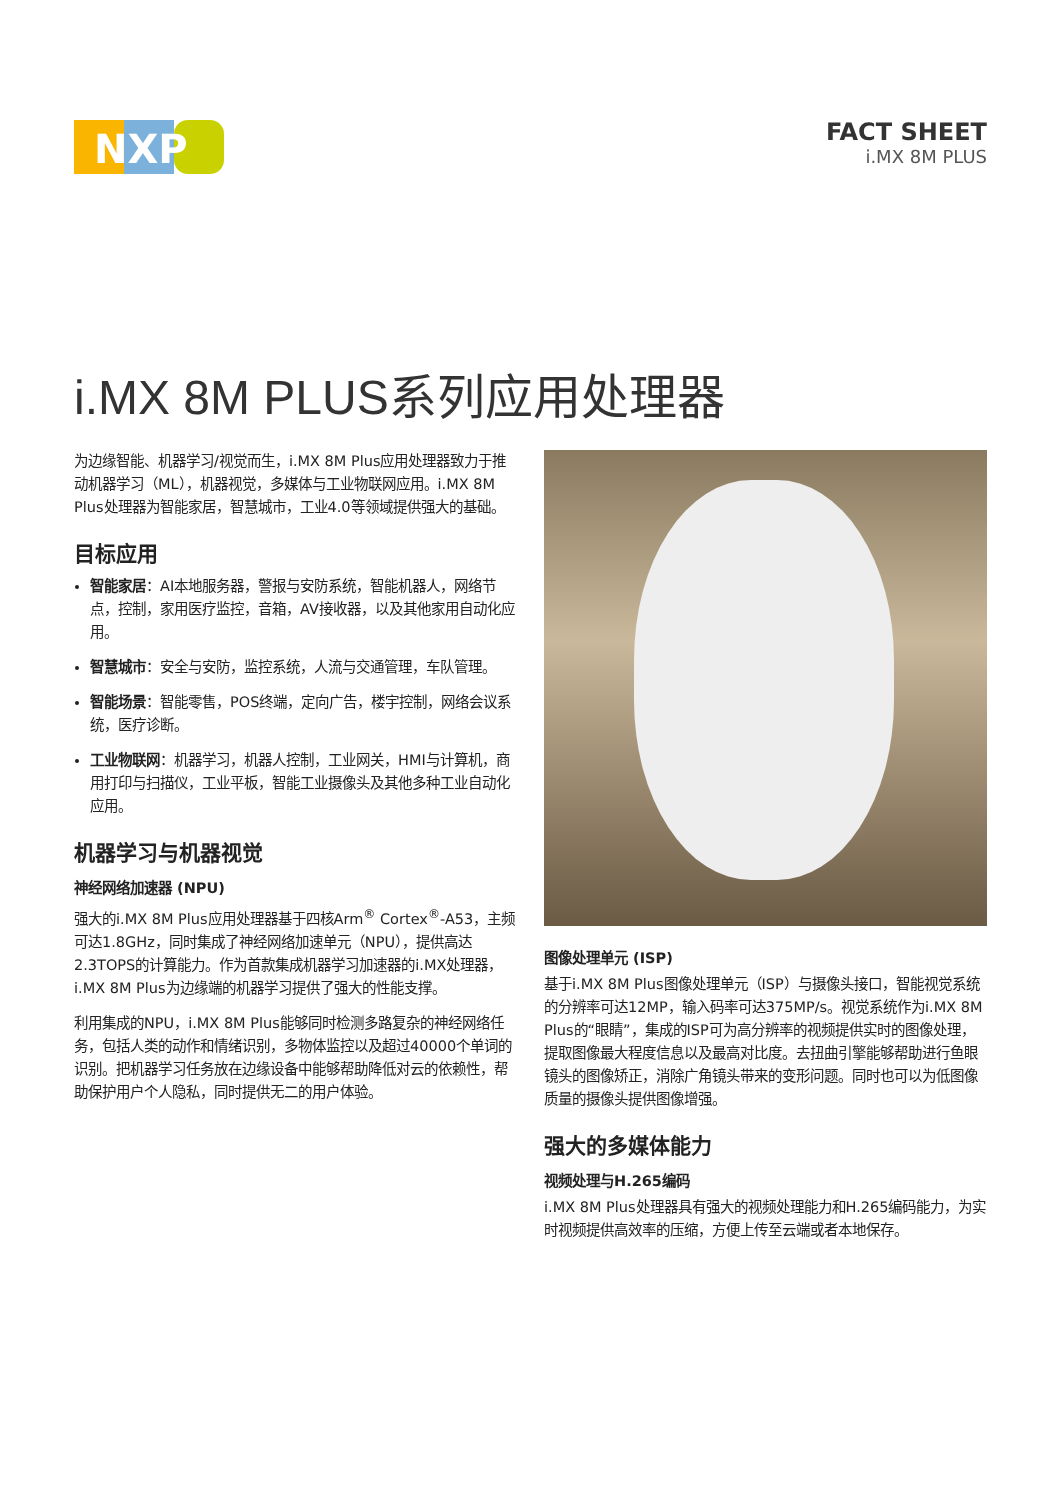NXP
FACT SHEET
i.MX 8M PLUS
i.MX 8M PLUS系列应用处理器
为边缘智能、机器学习/视觉而生，i.MX 8M Plus应用处理器致力于推动机器学习（ML），机器视觉，多媒体与工业物联网应用。i.MX 8M Plus处理器为智能家居，智慧城市，工业4.0等领域提供强大的基础。
目标应用
智能家居：AI本地服务器，警报与安防系统，智能机器人，网络节点，控制，家用医疗监控，音箱，AV接收器，以及其他家用自动化应用。
智慧城市：安全与安防，监控系统，人流与交通管理，车队管理。
智能场景：智能零售，POS终端，定向广告，楼宇控制，网络会议系统，医疗诊断。
工业物联网：机器学习，机器人控制，工业网关，HMI与计算机，商用打印与扫描仪，工业平板，智能工业摄像头及其他多种工业自动化应用。
机器学习与机器视觉
神经网络加速器 (NPU)
强大的i.MX 8M Plus应用处理器基于四核Arm<sup>®</sup> Cortex<sup>®</sup>-A53，主频可达1.8GHz，同时集成了神经网络加速单元（NPU），提供高达2.3TOPS的计算能力。作为首款集成机器学习加速器的i.MX处理器，i.MX 8M Plus为边缘端的机器学习提供了强大的性能支撑。
利用集成的NPU，i.MX 8M Plus能够同时检测多路复杂的神经网络任务，包括人类的动作和情绪识别，多物体监控以及超过40000个单词的识别。把机器学习任务放在边缘设备中能够帮助降低对云的依赖性，帮助保护用户个人隐私，同时提供无二的用户体验。
图像处理单元 (ISP)
基于i.MX 8M Plus图像处理单元（ISP）与摄像头接口，智能视觉系统的分辨率可达12MP，输入码率可达375MP/s。视觉系统作为i.MX 8M Plus的“眼睛”，集成的ISP可为高分辨率的视频提供实时的图像处理，提取图像最大程度信息以及最高对比度。去扭曲引擎能够帮助进行鱼眼镜头的图像矫正，消除广角镜头带来的变形问题。同时也可以为低图像质量的摄像头提供图像增强。
强大的多媒体能力
视频处理与H.265编码
i.MX 8M Plus处理器具有强大的视频处理能力和H.265编码能力，为实时视频提供高效率的压缩，方便上传至云端或者本地保存。